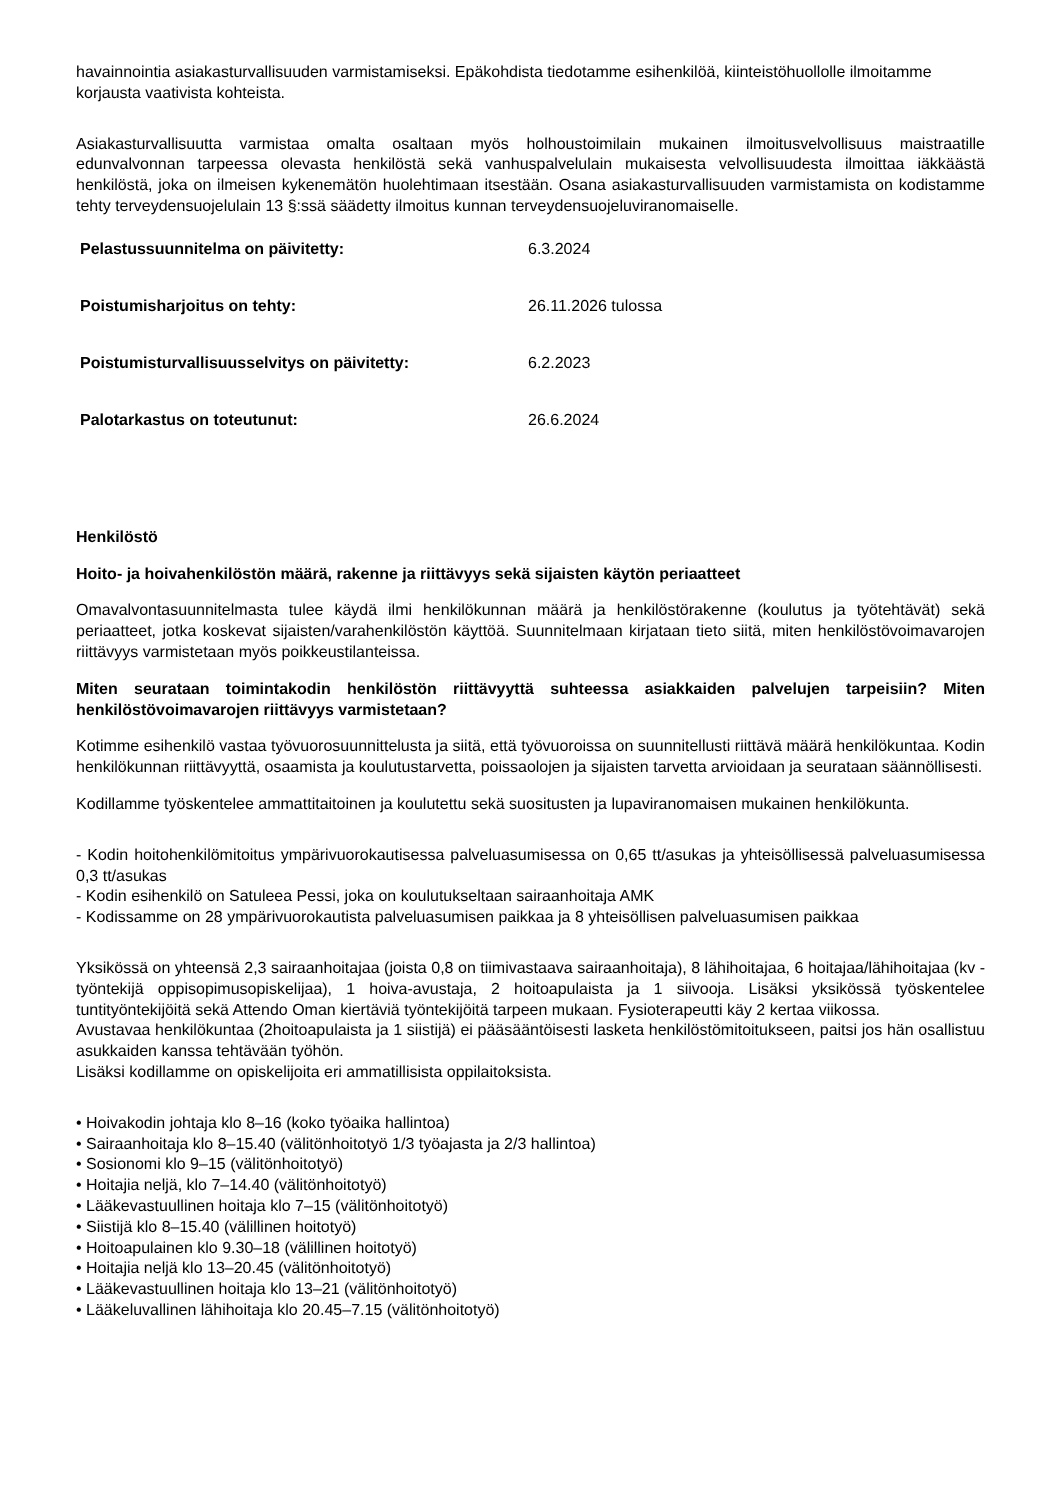havainnointia asiakasturvallisuuden varmistamiseksi. Epäkohdista tiedotamme esihenkilöä, kiinteistöhuollolle ilmoitamme korjausta vaativista kohteista.
Asiakasturvallisuutta varmistaa omalta osaltaan myös holhoustoimilain mukainen ilmoitusvelvollisuus maistraatille edunvalvonnan tarpeessa olevasta henkilöstä sekä vanhuspalvelulain mukaisesta velvollisuudesta ilmoittaa iäkkäästä henkilöstä, joka on ilmeisen kykenemätön huolehtimaan itsestään. Osana asiakasturvallisuuden varmistamista on kodistamme tehty terveydensuojelulain 13 §:ssä säädetty ilmoitus kunnan terveydensuojeluviranomaiselle.
| Pelastussuunnitelma on päivitetty: | 6.3.2024 |
| Poistumisharjoitus on tehty: | 26.11.2026 tulossa |
| Poistumisturvallisuusselvitys on päivitetty: | 6.2.2023 |
| Palotarkastus on toteutunut: | 26.6.2024 |
Henkilöstö
Hoito- ja hoivahenkilöstön määrä, rakenne ja riittävyys sekä sijaisten käytön periaatteet
Omavalvontasuunnitelmasta tulee käydä ilmi henkilökunnan määrä ja henkilöstörakenne (koulutus ja työtehtävät) sekä periaatteet, jotka koskevat sijaisten/varahenkilöstön käyttöä. Suunnitelmaan kirjataan tieto siitä, miten henkilöstövoimavarojen riittävyys varmistetaan myös poikkeustilanteissa.
Miten seurataan toimintakodin henkilöstön riittävyyttä suhteessa asiakkaiden palvelujen tarpeisiin? Miten henkilöstövoimavarojen riittävyys varmistetaan?
Kotimme esihenkilö vastaa työvuorosuunnittelusta ja siitä, että työvuoroissa on suunnitellusti riittävä määrä henkilökuntaa. Kodin henkilökunnan riittävyyttä, osaamista ja koulutustarvetta, poissaolojen ja sijaisten tarvetta arvioidaan ja seurataan säännöllisesti.
Kodillamme työskentelee ammattitaitoinen ja koulutettu sekä suositusten ja lupaviranomaisen mukainen henkilökunta.
- Kodin hoitohenkilömitoitus ympärivuorokautisessa palveluasumisessa on 0,65 tt/asukas ja yhteisöllisessä palveluasumisessa 0,3 tt/asukas
- Kodin esihenkilö on Satuleea Pessi, joka on koulutukseltaan sairaanhoitaja AMK
- Kodissamme on 28 ympärivuorokautista palveluasumisen paikkaa ja 8 yhteisöllisen palveluasumisen paikkaa
Yksikössä on yhteensä 2,3 sairaanhoitajaa (joista 0,8 on tiimivastaava sairaanhoitaja), 8 lähihoitajaa, 6 hoitajaa/lähihoitajaa (kv -työntekijä oppisopimusopiskelijaa), 1 hoiva-avustaja, 2 hoitoapulaista ja 1 siivooja. Lisäksi yksikössä työskentelee tuntityöntekijöitä sekä Attendo Oman kiertäviä työntekijöitä tarpeen mukaan. Fysioterapeutti käy 2 kertaa viikossa.
Avustavaa henkilökuntaa (2hoitoapulaista ja 1 siistijä) ei pääsääntöisesti lasketa henkilöstömitoitukseen, paitsi jos hän osallistuu asukkaiden kanssa tehtävään työhön.
Lisäksi kodillamme on opiskelijoita eri ammatillisista oppilaitoksista.
• Hoivakodin johtaja klo 8–16 (koko työaika hallintoa)
• Sairaanhoitaja klo 8–15.40 (välitönhoitotyö 1/3 työajasta ja 2/3 hallintoa)
• Sosionomi klo 9–15 (välitönhoitotyö)
• Hoitajia neljä, klo 7–14.40 (välitönhoitotyö)
• Lääkevastuullinen hoitaja klo 7–15 (välitönhoitotyö)
• Siistijä klo 8–15.40 (välillinen hoitotyö)
• Hoitoapulainen klo 9.30–18 (välillinen hoitotyö)
• Hoitajia neljä klo 13–20.45 (välitönhoitotyö)
• Lääkevastuullinen hoitaja klo 13–21 (välitönhoitotyö)
• Lääkeluvallinen lähihoitaja klo 20.45–7.15 (välitönhoitotyö)